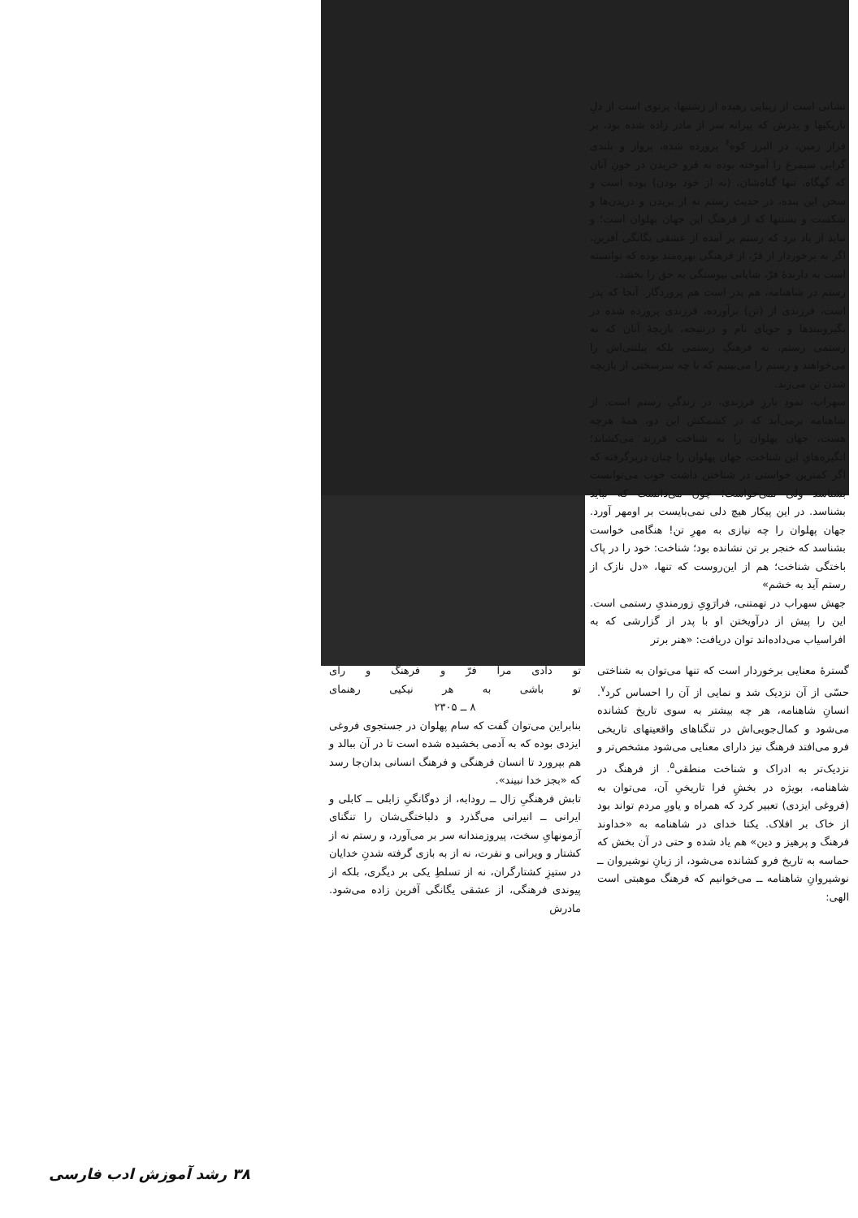نشانی است از زیبایی رهیده از زشتیها، پرتوی است از دلِ تاریکیها و پدرش که پیرانه سر از مادر زاده شده بود، بر فراز زمین، در البرز کوه<sup>۶</sup> پرورده شده، پرواز و بلندی گرایی سیمرغ را آموخته بوده نه فرو خزیدن در خونِ آنان که گهگاه، تنها گناه‌شان، (نه از خود بودن) بوده است و سخن این بنده، در حدیث رستم نه از بریدن و دریدن‌ها و شکست و بستنها که از فرهنگِ این جهان پهلوان است؛ و نباید از یاد برد که رستم بر آمده از عشقی یگانگی آفرین، اگر نه برخوردار از فرّ، از فرهنگی بهره‌مند بوده که توانسته است به دارندهٔ فرّ، شایانی پیوستگی به حق را بخشد.
رستم در شاهنامه، هم پدر است هم پروردگار. آنجا که پدر است، فرزندی از (تن) برآورده، فرزندی پرورده شده در بگیروببندها و جویای نام و درنتیجه، بازیچهٔ آنان که نه رستمی رستم، نه فرهنگِ رستمی بلکه پیلتنی‌اش را می‌خواهند و رستم را می‌بینیم که با چه سرسختی از بازیچه شدن تن می‌زند.
سهراب، نمودِ بارزِ فرزندی، در زندگیِ رستم است. از شاهنامه برمی‌آید که در کشمکش این دو، همهٔ هرچه هست، جهان پهلوان را به شناخت فرزند می‌کشاند؛ انگیزه‌هایِ این شناخت، جهان پهلوان را چنان دربرگرفته که اگر کمترین خواستی در شناختن داشت خوب می‌توانست بشناسد ولی نمی‌خواست؛ چون می‌دانست که نباید بشناسد. در این پیکار هیچ دلی نمی‌بایست بر اومهر آورد. جهان پهلوان را چه نیازی به مهرِ تن! هنگامی خواست بشناسد که خنجر بر تن نشانده بود؛ شناخت: خود را در پاک باختگی شناخت؛ هم از این‌روست که تنها، «دل نازک از رستم آید به خشم»
جهش سهراب در تهمتنی، فرارَوِیِ زورمندیِ رستمی است. این را پیش از درآویختن او با پدر از گزارشی که به افراسیاب می‌داده‌اند توان دریافت: «هنر برتر
گسترهٔ معنایی برخوردار است که تنها می‌توان به شناختی حسّی از آن نزدیک شد و نمایی از آن را احساس کرد<sup>۷</sup>. انسانِ شاهنامه، هر چه بیشتر به سوی تاریخ کشانده می‌شود و کمال‌جویی‌اش در تنگناهای واقعیتهای تاریخی فرو می‌افتد فرهنگ نیز دارای معنایی می‌شود مشخص‌تر و نزدیک‌تر به ادراک و شناخت منطقی<sup>۵</sup>. از فرهنگ در شاهنامه، بویژه در بخشِ فرا تاریخیِ آن، می‌توان به (فروغی ایزدی) تعبیر کرد که همراه و یاورِ مردم تواند بود از خاک بر افلاک. یکتا خدای در شاهنامه به «خداوند فرهنگ و پرهیز و دین» هم یاد شده و حتی در آن بخش که حماسه به تاریخ فرو کشانده می‌شود، از زبانِ نوشیروان ــ نوشیروانِ شاهنامه ــ می‌خوانیم که فرهنگ موهبتی است الهی:
تو دادی مرا فرّ و فرهنگ و رای
تو باشی به هر نیکیی رهنمای
۸ ــ ۲۳۰۵
بنابراین می‌توان گفت که سام پهلوان در جستجوی فروغی ایزدی بوده که به آدمی بخشیده شده است تا در آن ببالد و هم بپرورد تا انسان فرهنگی و فرهنگ انسانی بدان‌جا رسد که «بجز خدا نبیند».
تابش فرهنگیِ زال ــ رودابه، از دوگانگیِ زابلی ــ کابلی و ایرانی ــ انیرانی می‌گذرد و دلباختگی‌شان را تنگنای آزمونهایِ سخت، پیروزمندانه سر بر می‌آورد، و رستم نه از کشتار و ویرانی و نفرت، نه از به بازی گرفته شدنِ خدایان در ستیزِ کشتارگران، نه از تسلطِ یکی بر دیگری، بلکه از پیوندی فرهنگی، از عشقی یگانگی آفرین زاده می‌شود. مادرش
۳۸ رشد آموزش ادب فارسی